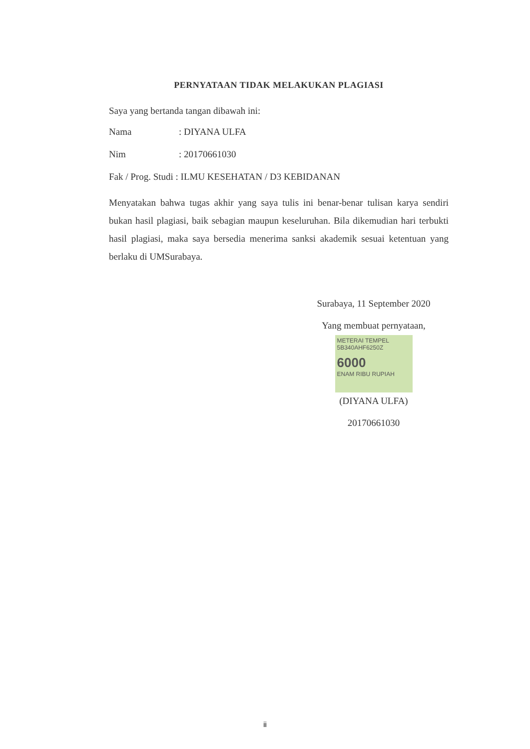PERNYATAAN TIDAK MELAKUKAN PLAGIASI
Saya yang bertanda tangan dibawah ini:
Nama: DIYANA ULFA
Nim: 20170661030
Fak / Prog. Studi : ILMU KESEHATAN / D3 KEBIDANAN
Menyatakan bahwa tugas akhir yang saya tulis ini benar-benar tulisan karya sendiri bukan hasil plagiasi, baik sebagian maupun keseluruhan. Bila dikemudian hari terbukti hasil plagiasi, maka saya bersedia menerima sanksi akademik sesuai ketentuan yang berlaku di UMSurabaya.
Surabaya, 11 September 2020
Yang membuat pernyataan,
METERAI TEMPEL
5B340AHF6250Z
6000
ENAM RIBU RUPIAH
(DIYANA ULFA)
20170661030
ii